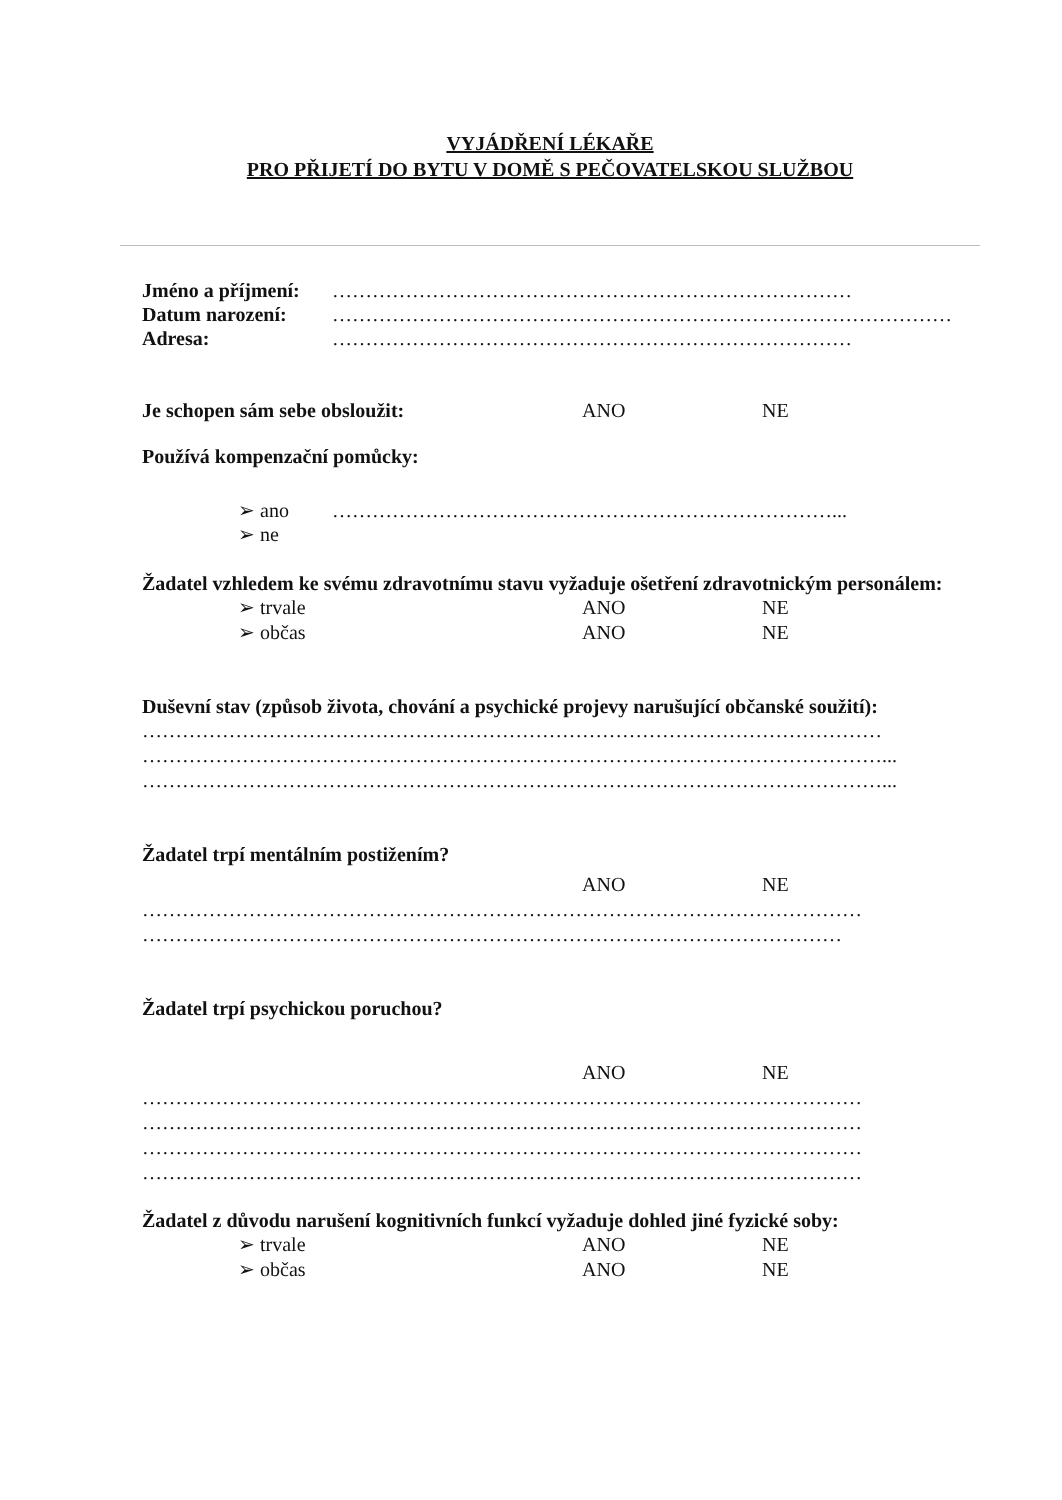VYJÁDŘENÍ LÉKAŘE
PRO PŘIJETÍ DO BYTU V DOMĚ S PEČOVATELSKOU SLUŽBOU
Jméno a příjmení: ……………………………………………………………………
Datum narození: …………………………………………………………………………………………
Adresa: ……………………………………………………………………
Je schopen sám sebe obsloužit: ANO NE
Používá kompenzační pomůcky:
➢ ano …………………………………………………………………...
➢ ne
Žadatel vzhledem ke svému zdravotnímu stavu vyžaduje ošetření zdravotnickým personálem:
➢ trvale ANO NE
➢ občas ANO NE
Duševní stav (způsob života, chování a psychické projevy narušující občanské soužití):
…………………………………………………………………………………………………
…………………………………………………………………………………………………...
…………………………………………………………………………………………………...
Žadatel trpí mentálním postižením?
ANO NE
………………………………………………………………………………………………
……………………………………………………………………………………………
Žadatel trpí psychickou poruchou?
ANO NE
………………………………………………………………………………………………
………………………………………………………………………………………………
………………………………………………………………………………………………
………………………………………………………………………………………………
Žadatel z důvodu narušení kognitivních funkcí vyžaduje dohled jiné fyzické soby:
➢ trvale ANO NE
➢ občas ANO NE